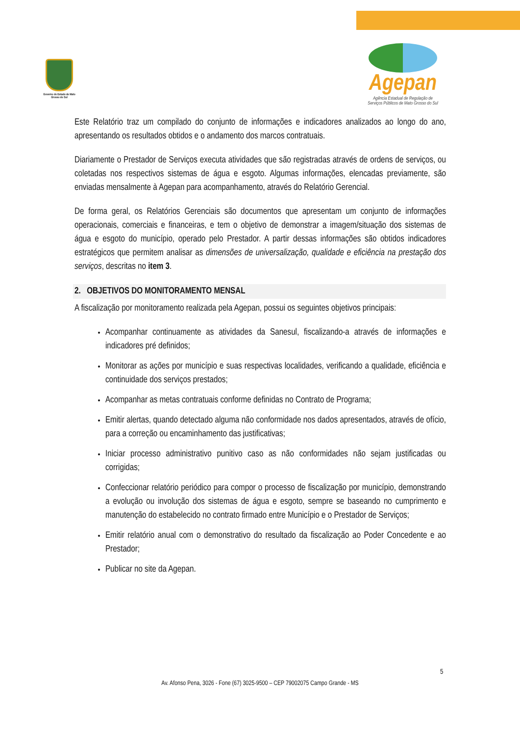Governo do Estado de Mato Grosso do Sul
Agepan
Agência Estadual de Regulação de
Serviços Públicos de Mato Grosso do Sul
Este Relatório traz um compilado do conjunto de informações e indicadores analizados ao longo do ano, apresentando os resultados obtidos e o andamento dos marcos contratuais.
Diariamente o Prestador de Serviços executa atividades que são registradas através de ordens de serviços, ou coletadas nos respectivos sistemas de água e esgoto. Algumas informações, elencadas previamente, são enviadas mensalmente à Agepan para acompanhamento, através do Relatório Gerencial.
De forma geral, os Relatórios Gerenciais são documentos que apresentam um conjunto de informações operacionais, comerciais e financeiras, e tem o objetivo de demonstrar a imagem/situação dos sistemas de água e esgoto do município, operado pelo Prestador. A partir dessas informações são obtidos indicadores estratégicos que permitem analisar as dimensões de universalização, qualidade e eficiência na prestação dos serviços, descritas no item 3.
2. OBJETIVOS DO MONITORAMENTO MENSAL
A fiscalização por monitoramento realizada pela Agepan, possui os seguintes objetivos principais:
Acompanhar continuamente as atividades da Sanesul, fiscalizando-a através de informações e indicadores pré definidos;
Monitorar as ações por município e suas respectivas localidades, verificando a qualidade, eficiência e continuidade dos serviços prestados;
Acompanhar as metas contratuais conforme definidas no Contrato de Programa;
Emitir alertas, quando detectado alguma não conformidade nos dados apresentados, através de ofício, para a correção ou encaminhamento das justificativas;
Iniciar processo administrativo punitivo caso as não conformidades não sejam justificadas ou corrigidas;
Confeccionar relatório periódico para compor o processo de fiscalização por município, demonstrando a evolução ou involução dos sistemas de água e esgoto, sempre se baseando no cumprimento e manutenção do estabelecido no contrato firmado entre Município e o Prestador de Serviços;
Emitir relatório anual com o demonstrativo do resultado da fiscalização ao Poder Concedente e ao Prestador;
Publicar no site da Agepan.
5
Av. Afonso Pena, 3026 - Fone (67) 3025-9500 – CEP 79002075 Campo Grande - MS